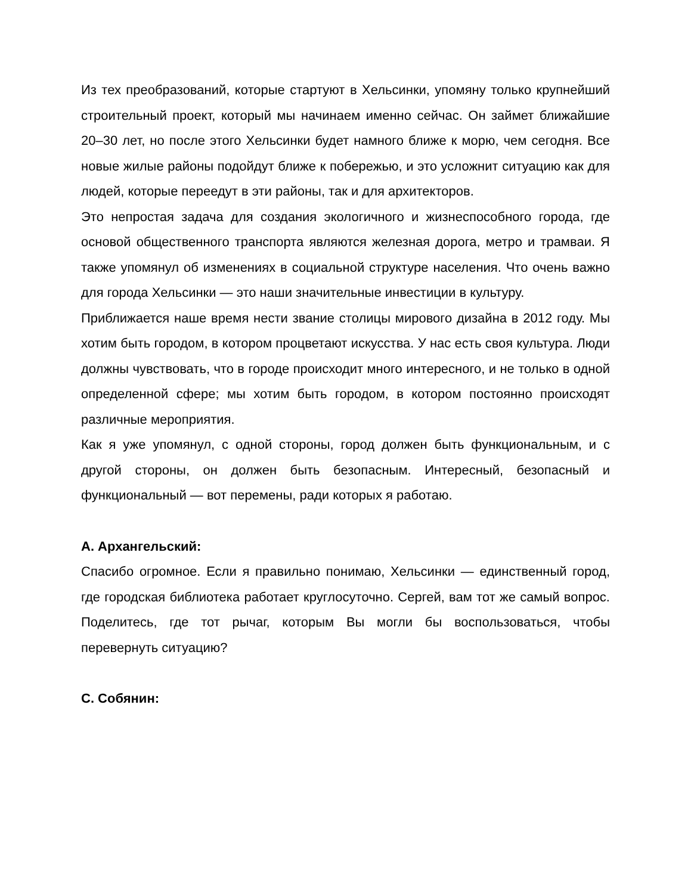Из тех преобразований, которые стартуют в Хельсинки, упомяну только крупнейший строительный проект, который мы начинаем именно сейчас. Он займет ближайшие 20–30 лет, но после этого Хельсинки будет намного ближе к морю, чем сегодня. Все новые жилые районы подойдут ближе к побережью, и это усложнит ситуацию как для людей, которые переедут в эти районы, так и для архитекторов.
Это непростая задача для создания экологичного и жизнеспособного города, где основой общественного транспорта являются железная дорога, метро и трамваи. Я также упомянул об изменениях в социальной структуре населения. Что очень важно для города Хельсинки — это наши значительные инвестиции в культуру.
Приближается наше время нести звание столицы мирового дизайна в 2012 году. Мы хотим быть городом, в котором процветают искусства. У нас есть своя культура. Люди должны чувствовать, что в городе происходит много интересного, и не только в одной определенной сфере; мы хотим быть городом, в котором постоянно происходят различные мероприятия.
Как я уже упомянул, с одной стороны, город должен быть функциональным, и с другой стороны, он должен быть безопасным. Интересный, безопасный и функциональный — вот перемены, ради которых я работаю.
А. Архангельский:
Спасибо огромное. Если я правильно понимаю, Хельсинки — единственный город, где городская библиотека работает круглосуточно. Сергей, вам тот же самый вопрос. Поделитесь, где тот рычаг, которым Вы могли бы воспользоваться, чтобы перевернуть ситуацию?
С. Собянин: